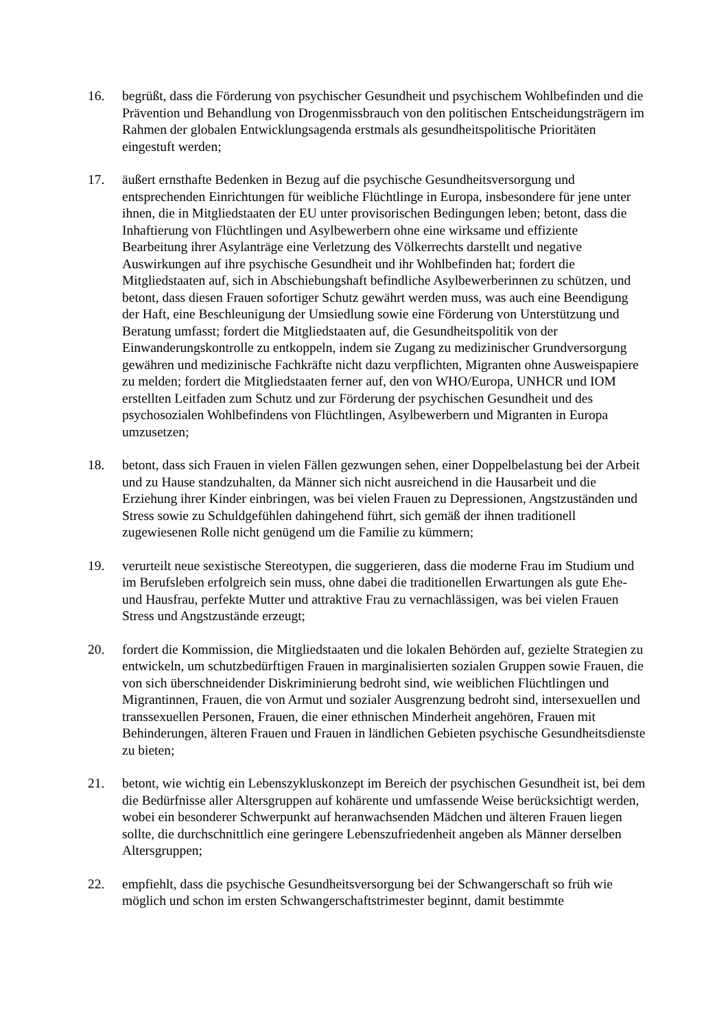16. begrüßt, dass die Förderung von psychischer Gesundheit und psychischem Wohlbefinden und die Prävention und Behandlung von Drogenmissbrauch von den politischen Entscheidungsträgern im Rahmen der globalen Entwicklungsagenda erstmals als gesundheitspolitische Prioritäten eingestuft werden;
17. äußert ernsthafte Bedenken in Bezug auf die psychische Gesundheitsversorgung und entsprechenden Einrichtungen für weibliche Flüchtlinge in Europa, insbesondere für jene unter ihnen, die in Mitgliedstaaten der EU unter provisorischen Bedingungen leben; betont, dass die Inhaftierung von Flüchtlingen und Asylbewerbern ohne eine wirksame und effiziente Bearbeitung ihrer Asylanträge eine Verletzung des Völkerrechts darstellt und negative Auswirkungen auf ihre psychische Gesundheit und ihr Wohlbefinden hat; fordert die Mitgliedstaaten auf, sich in Abschiebungshaft befindliche Asylbewerberinnen zu schützen, und betont, dass diesen Frauen sofortiger Schutz gewährt werden muss, was auch eine Beendigung der Haft, eine Beschleunigung der Umsiedlung sowie eine Förderung von Unterstützung und Beratung umfasst; fordert die Mitgliedstaaten auf, die Gesundheitspolitik von der Einwanderungskontrolle zu entkoppeln, indem sie Zugang zu medizinischer Grundversorgung gewähren und medizinische Fachkräfte nicht dazu verpflichten, Migranten ohne Ausweispapiere zu melden; fordert die Mitgliedstaaten ferner auf, den von WHO/Europa, UNHCR und IOM erstellten Leitfaden zum Schutz und zur Förderung der psychischen Gesundheit und des psychosozialen Wohlbefindens von Flüchtlingen, Asylbewerbern und Migranten in Europa umzusetzen;
18. betont, dass sich Frauen in vielen Fällen gezwungen sehen, einer Doppelbelastung bei der Arbeit und zu Hause standzuhalten, da Männer sich nicht ausreichend in die Hausarbeit und die Erziehung ihrer Kinder einbringen, was bei vielen Frauen zu Depressionen, Angstzuständen und Stress sowie zu Schuldgefühlen dahingehend führt, sich gemäß der ihnen traditionell zugewiesenen Rolle nicht genügend um die Familie zu kümmern;
19. verurteilt neue sexistische Stereotypen, die suggerieren, dass die moderne Frau im Studium und im Berufsleben erfolgreich sein muss, ohne dabei die traditionellen Erwartungen als gute Ehe- und Hausfrau, perfekte Mutter und attraktive Frau zu vernachlässigen, was bei vielen Frauen Stress und Angstzustände erzeugt;
20. fordert die Kommission, die Mitgliedstaaten und die lokalen Behörden auf, gezielte Strategien zu entwickeln, um schutzbedürftigen Frauen in marginalisierten sozialen Gruppen sowie Frauen, die von sich überschneidender Diskriminierung bedroht sind, wie weiblichen Flüchtlingen und Migrantinnen, Frauen, die von Armut und sozialer Ausgrenzung bedroht sind, intersexuellen und transsexuellen Personen, Frauen, die einer ethnischen Minderheit angehören, Frauen mit Behinderungen, älteren Frauen und Frauen in ländlichen Gebieten psychische Gesundheitsdienste zu bieten;
21. betont, wie wichtig ein Lebenszykluskonzept im Bereich der psychischen Gesundheit ist, bei dem die Bedürfnisse aller Altersgruppen auf kohärente und umfassende Weise berücksichtigt werden, wobei ein besonderer Schwerpunkt auf heranwachsenden Mädchen und älteren Frauen liegen sollte, die durchschnittlich eine geringere Lebenszufriedenheit angeben als Männer derselben Altersgruppen;
22. empfiehlt, dass die psychische Gesundheitsversorgung bei der Schwangerschaft so früh wie möglich und schon im ersten Schwangerschaftstrimester beginnt, damit bestimmte